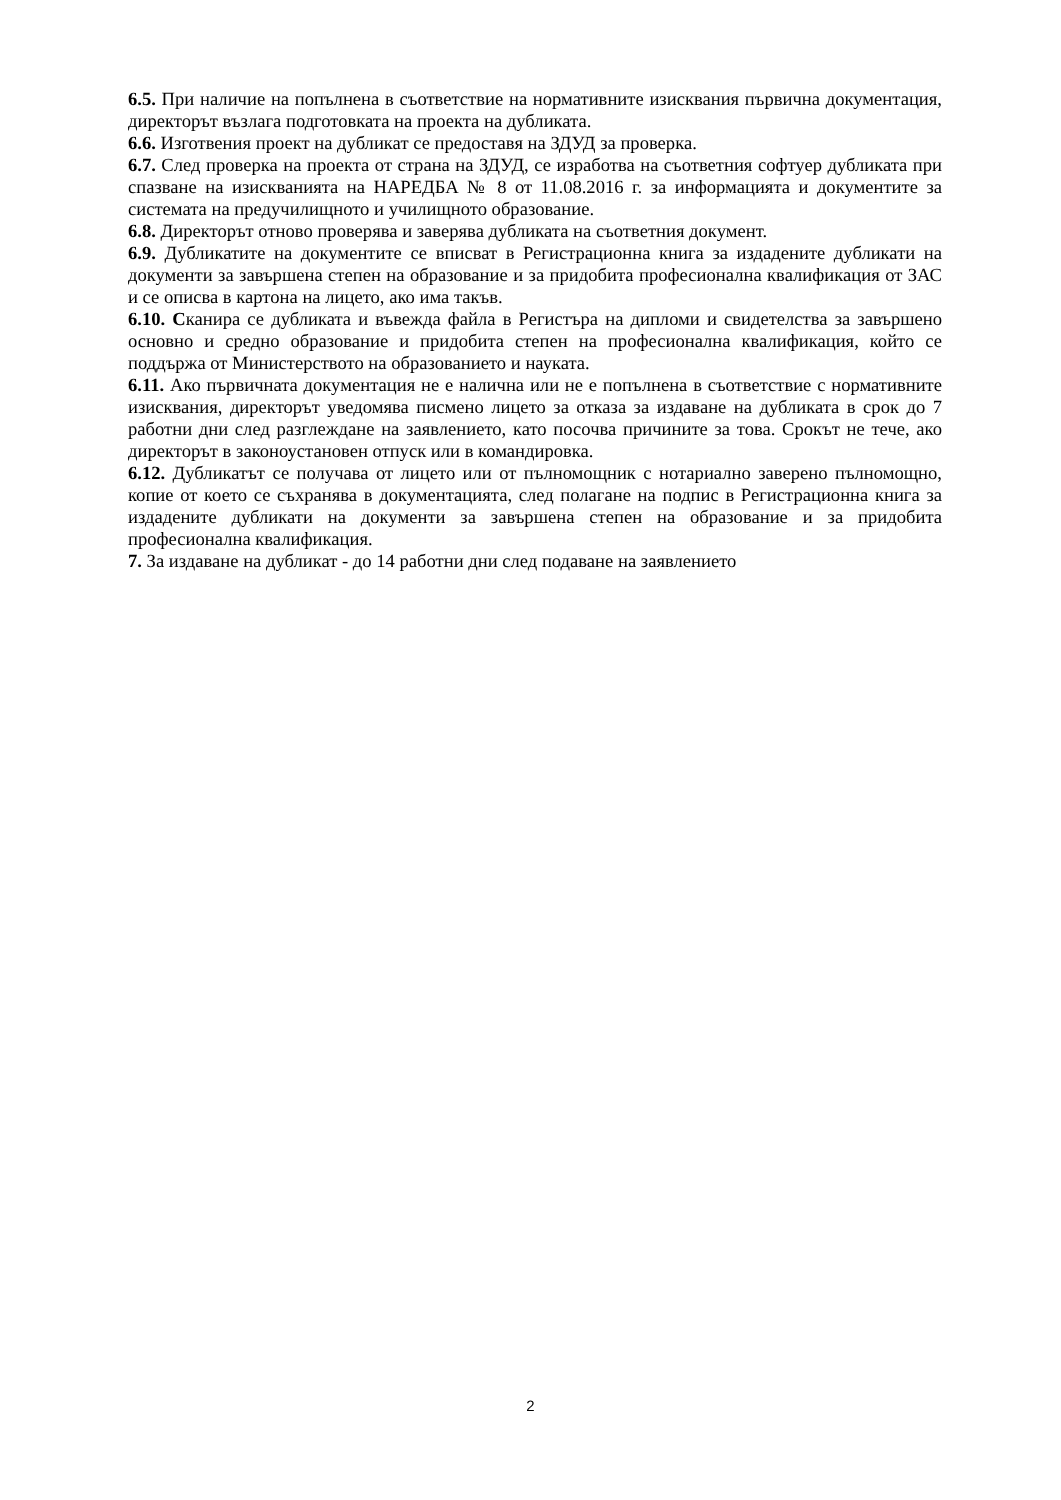6.5. При наличие на попълнена в съответствие на нормативните изисквания първична документация, директорът възлага подготовката на проекта на дубликата.
6.6. Изготвения проект на дубликат се предоставя на ЗДУД за проверка.
6.7. След проверка на проекта от страна на ЗДУД, се изработва на съответния софтуер дубликата при спазване на изискванията на НАРЕДБА № 8 от 11.08.2016 г. за информацията и документите за системата на предучилищното и училищното образование.
6.8. Директорът отново проверява и заверява дубликата на съответния документ.
6.9. Дубликатите на документите се вписват в Регистрационна книга за издадените дубликати на документи за завършена степен на образование и за придобита професионална квалификация от ЗАС и се описва в картона на лицето, ако има такъв.
6.10. Сканира се дубликата и въвежда файла в Регистъра на дипломи и свидетелства за завършено основно и средно образование и придобита степен на професионална квалификация, който се поддържа от Министерството на образованието и науката.
6.11. Ако първичната документация не е налична или не е попълнена в съответствие с нормативните изисквания, директорът уведомява писмено лицето за отказа за издаване на дубликата в срок до 7 работни дни след разглеждане на заявлението, като посочва причините за това. Срокът не тече, ако директорът в законоустановен отпуск или в командировка.
6.12. Дубликатът се получава от лицето или от пълномощник с нотариално заверено пълномощно, копие от което се съхранява в документацията, след полагане на подпис в Регистрационна книга за издадените дубликати на документи за завършена степен на образование и за придобита професионална квалификация.
7. За издаване на дубликат - до 14 работни дни след подаване на заявлението
2